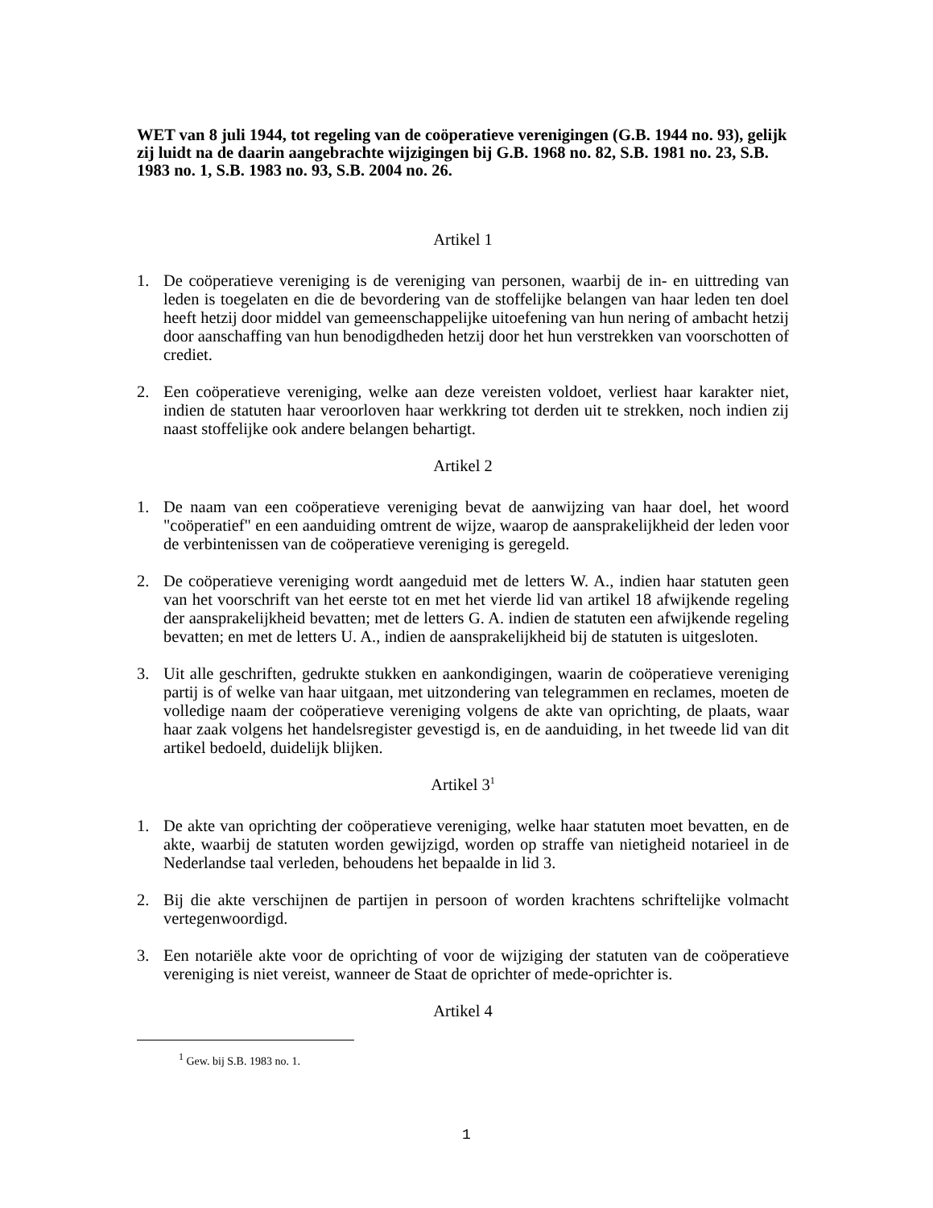WET van 8 juli 1944, tot regeling van de coöperatieve verenigingen (G.B. 1944 no. 93), gelijk zij luidt na de daarin aangebrachte wijzigingen bij G.B. 1968 no. 82, S.B. 1981 no. 23, S.B. 1983 no. 1, S.B. 1983 no. 93, S.B. 2004 no. 26.
Artikel 1
1. De coöperatieve vereniging is de vereniging van personen, waarbij de in- en uittreding van leden is toegelaten en die de bevordering van de stoffelijke belangen van haar leden ten doel heeft hetzij door middel van gemeenschappelijke uitoefening van hun nering of ambacht hetzij door aanschaffing van hun benodigdheden hetzij door het hun verstrekken van voorschotten of crediet.
2. Een coöperatieve vereniging, welke aan deze vereisten voldoet, verliest haar karakter niet, indien de statuten haar veroorloven haar werkkring tot derden uit te strekken, noch indien zij naast stoffelijke ook andere belangen behartigt.
Artikel 2
1. De naam van een coöperatieve vereniging bevat de aanwijzing van haar doel, het woord "coöperatief" en een aanduiding omtrent de wijze, waarop de aansprakelijkheid der leden voor de verbintenissen van de coöperatieve vereniging is geregeld.
2. De coöperatieve vereniging wordt aangeduid met de letters W. A., indien haar statuten geen van het voorschrift van het eerste tot en met het vierde lid van artikel 18 afwijkende regeling der aansprakelijkheid bevatten; met de letters G. A. indien de statuten een afwijkende regeling bevatten; en met de letters U. A., indien de aansprakelijkheid bij de statuten is uitgesloten.
3. Uit alle geschriften, gedrukte stukken en aankondigingen, waarin de coöperatieve vereniging partij is of welke van haar uitgaan, met uitzondering van telegrammen en reclames, moeten de volledige naam der coöperatieve vereniging volgens de akte van oprichting, de plaats, waar haar zaak volgens het handelsregister gevestigd is, en de aanduiding, in het tweede lid van dit artikel bedoeld, duidelijk blijken.
Artikel 3<sup>1</sup>
1. De akte van oprichting der coöperatieve vereniging, welke haar statuten moet bevatten, en de akte, waarbij de statuten worden gewijzigd, worden op straffe van nietigheid notarieel in de Nederlandse taal verleden, behoudens het bepaalde in lid 3.
2. Bij die akte verschijnen de partijen in persoon of worden krachtens schriftelijke volmacht vertegenwoordigd.
3. Een notariële akte voor de oprichting of voor de wijziging der statuten van de coöperatieve vereniging is niet vereist, wanneer de Staat de oprichter of mede-oprichter is.
Artikel 4
<sup>1</sup> Gew. bij S.B. 1983 no. 1.
1